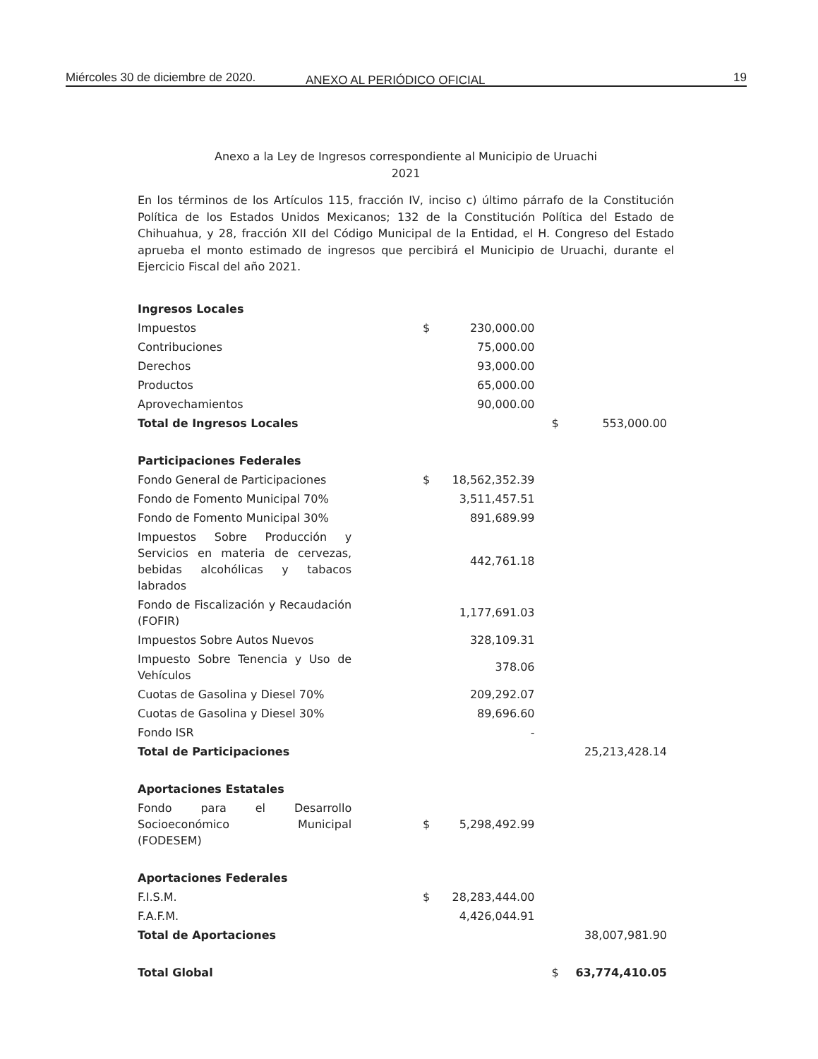Miércoles 30 de diciembre de 2020. ANEXO AL PERIÓDICO OFICIAL 19
Anexo a la Ley de Ingresos correspondiente al Municipio de Uruachi
2021
En los términos de los Artículos 115, fracción IV, inciso c) último párrafo de la Constitución Política de los Estados Unidos Mexicanos; 132 de la Constitución Política del Estado de Chihuahua, y 28, fracción XII del Código Municipal de la Entidad, el H. Congreso del Estado aprueba el monto estimado de ingresos que percibirá el Municipio de Uruachi, durante el Ejercicio Fiscal del año 2021.
| Ingresos Locales | | | | | |
| Impuestos | | $ | 230,000.00 | | |
| Contribuciones | | | 75,000.00 | | |
| Derechos | | | 93,000.00 | | |
| Productos | | | 65,000.00 | | |
| Aprovechamientos | | | 90,000.00 | | |
| Total de Ingresos Locales | | | | $ | 553,000.00 |
| Participaciones Federales | | | | | |
| Fondo General de Participaciones | | $ | 18,562,352.39 | | |
| Fondo de Fomento Municipal 70% | | | 3,511,457.51 | | |
| Fondo de Fomento Municipal 30% | | | 891,689.99 | | |
| Impuestos Sobre Producción y Servicios en materia de cervezas, bebidas alcohólicas y tabacos labrados | | | 442,761.18 | | |
| Fondo de Fiscalización y Recaudación (FOFIR) | | | 1,177,691.03 | | |
| Impuestos Sobre Autos Nuevos | | | 328,109.31 | | |
| Impuesto Sobre Tenencia y Uso de Vehículos | | | 378.06 | | |
| Cuotas de Gasolina y Diesel 70% | | | 209,292.07 | | |
| Cuotas de Gasolina y Diesel 30% | | | 89,696.60 | | |
| Fondo ISR | | | - | | |
| Total de Participaciones | | | | | 25,213,428.14 |
| Aportaciones Estatales | | | | | |
| Fondo para el Desarrollo Socioeconómico Municipal (FODESEM) | | $ | 5,298,492.99 | | |
| Aportaciones Federales | | | | | |
| F.I.S.M. | | $ | 28,283,444.00 | | |
| F.A.F.M. | | | 4,426,044.91 | | |
| Total de Aportaciones | | | | | 38,007,981.90 |
| Total Global | | | | $ | 63,774,410.05 |